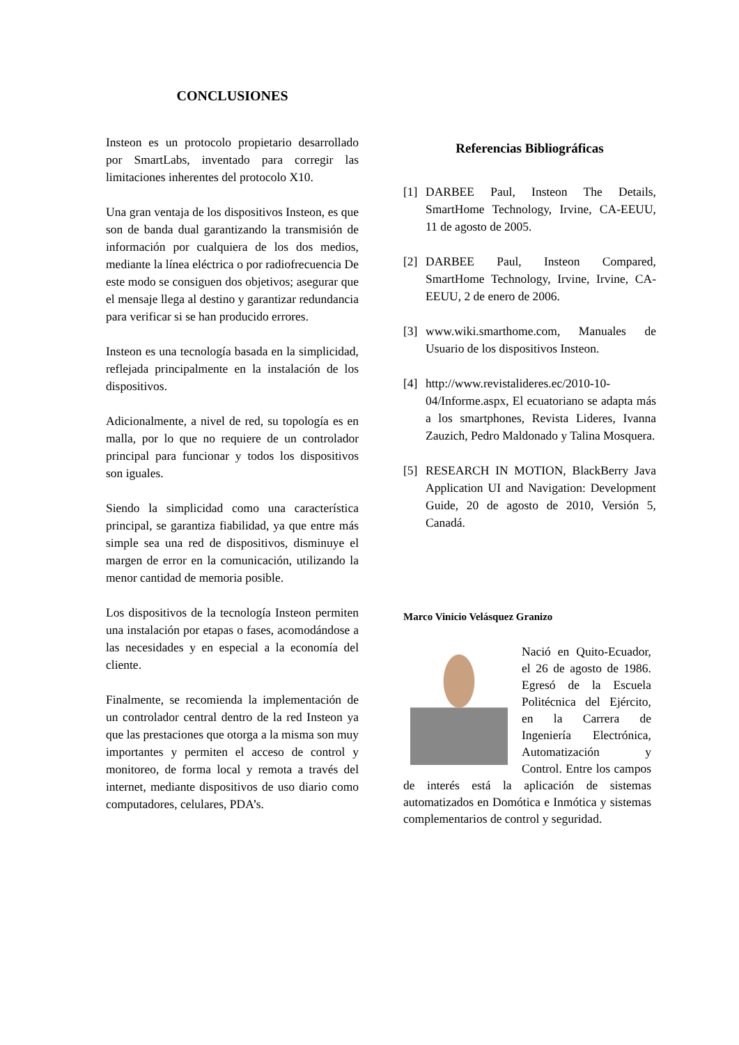CONCLUSIONES
Insteon es un protocolo propietario desarrollado por SmartLabs, inventado para corregir las limitaciones inherentes del protocolo X10.
Una gran ventaja de los dispositivos Insteon, es que son de banda dual garantizando la transmisión de información por cualquiera de los dos medios, mediante la línea eléctrica o por radiofrecuencia De este modo se consiguen dos objetivos; asegurar que el mensaje llega al destino y garantizar redundancia para verificar si se han producido errores.
Insteon es una tecnología basada en la simplicidad, reflejada principalmente en la instalación de los dispositivos.
Adicionalmente, a nivel de red, su topología es en malla, por lo que no requiere de un controlador principal para funcionar y todos los dispositivos son iguales.
Siendo la simplicidad como una característica principal, se garantiza fiabilidad, ya que entre más simple sea una red de dispositivos, disminuye el margen de error en la comunicación, utilizando la menor cantidad de memoria posible.
Los dispositivos de la tecnología Insteon permiten una instalación por etapas o fases, acomodándose a las necesidades y en especial a la economía del cliente.
Finalmente, se recomienda la implementación de un controlador central dentro de la red Insteon ya que las prestaciones que otorga a la misma son muy importantes y permiten el acceso de control y monitoreo, de forma local y remota a través del internet, mediante dispositivos de uso diario como computadores, celulares, PDA’s.
Referencias Bibliográficas
[1] DARBEE Paul, Insteon The Details, SmartHome Technology, Irvine, CA-EEUU, 11 de agosto de 2005.
[2] DARBEE Paul, Insteon Compared, SmartHome Technology, Irvine, Irvine, CA-EEUU, 2 de enero de 2006.
[3] www.wiki.smarthome.com, Manuales de Usuario de los dispositivos Insteon.
[4] http://www.revistalideres.ec/2010-10-04/Informe.aspx, El ecuatoriano se adapta más a los smartphones, Revista Lideres, Ivanna Zauzich, Pedro Maldonado y Talina Mosquera.
[5] RESEARCH IN MOTION, BlackBerry Java Application UI and Navigation: Development Guide, 20 de agosto de 2010, Versión 5, Canadá.
Marco Vinicio Velásquez Granizo
Nació en Quito-Ecuador, el 26 de agosto de 1986. Egresó de la Escuela Politécnica del Ejército, en la Carrera de Ingeniería Electrónica, Automatización y Control. Entre los campos de interés está la aplicación de sistemas automatizados en Domótica e Inmótica y sistemas complementarios de control y seguridad.